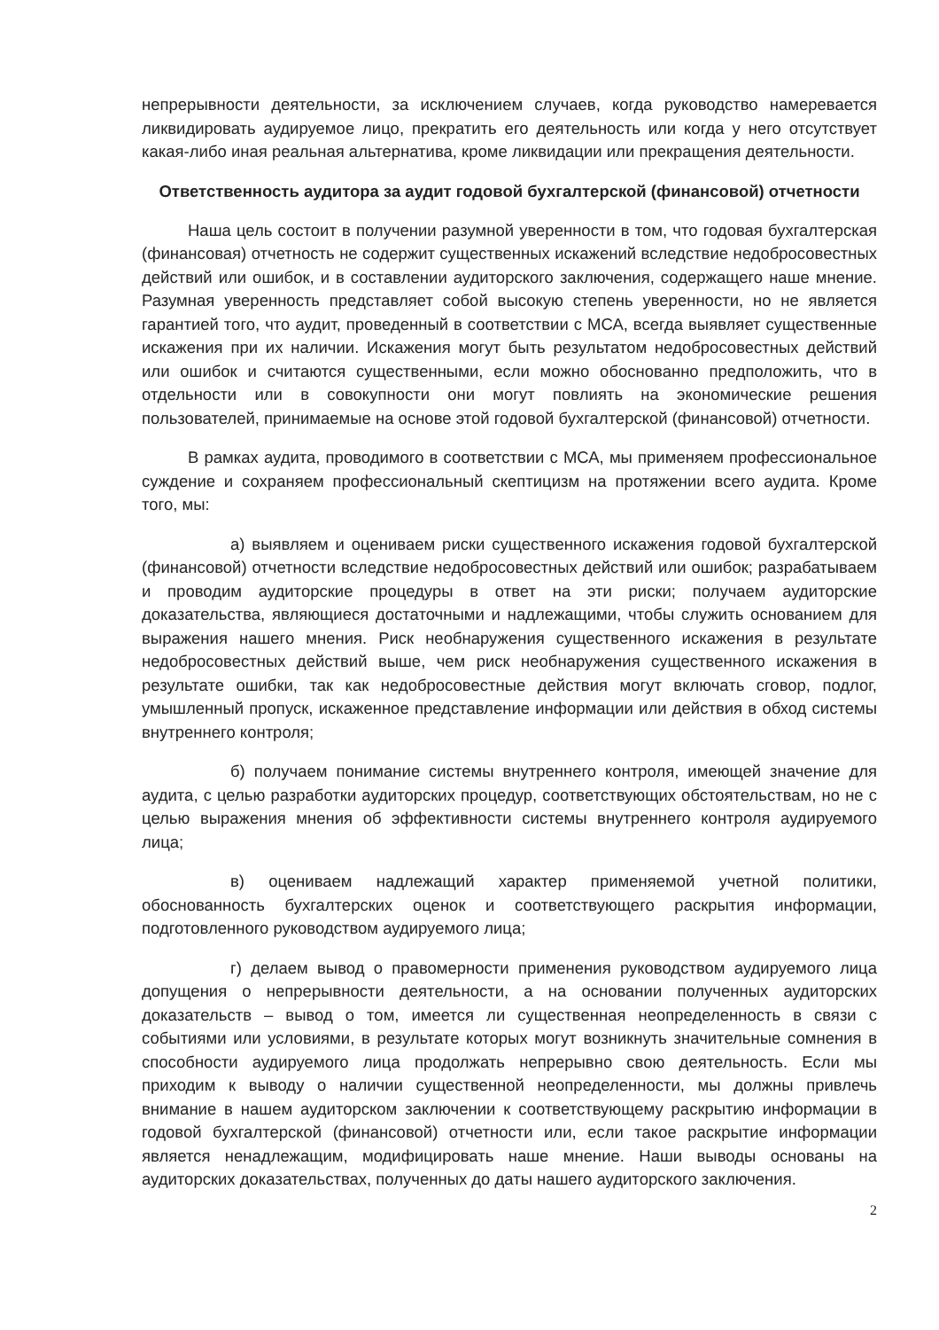непрерывности деятельности, за исключением случаев, когда руководство намеревается ликвидировать аудируемое лицо, прекратить его деятельность или когда у него отсутствует какая-либо иная реальная альтернатива, кроме ликвидации или прекращения деятельности.
Ответственность аудитора за аудит годовой бухгалтерской (финансовой) отчетности
Наша цель состоит в получении разумной уверенности в том, что годовая бухгалтерская (финансовая) отчетность не содержит существенных искажений вследствие недобросовестных действий или ошибок, и в составлении аудиторского заключения, содержащего наше мнение. Разумная уверенность представляет собой высокую степень уверенности, но не является гарантией того, что аудит, проведенный в соответствии с МСА, всегда выявляет существенные искажения при их наличии. Искажения могут быть результатом недобросовестных действий или ошибок и считаются существенными, если можно обоснованно предположить, что в отдельности или в совокупности они могут повлиять на экономические решения пользователей, принимаемые на основе этой годовой бухгалтерской (финансовой) отчетности.
В рамках аудита, проводимого в соответствии с МСА, мы применяем профессиональное суждение и сохраняем профессиональный скептицизм на протяжении всего аудита. Кроме того, мы:
а) выявляем и оцениваем риски существенного искажения годовой бухгалтерской (финансовой) отчетности вследствие недобросовестных действий или ошибок; разрабатываем и проводим аудиторские процедуры в ответ на эти риски; получаем аудиторские доказательства, являющиеся достаточными и надлежащими, чтобы служить основанием для выражения нашего мнения. Риск необнаружения существенного искажения в результате недобросовестных действий выше, чем риск необнаружения существенного искажения в результате ошибки, так как недобросовестные действия могут включать сговор, подлог, умышленный пропуск, искаженное представление информации или действия в обход системы внутреннего контроля;
б) получаем понимание системы внутреннего контроля, имеющей значение для аудита, с целью разработки аудиторских процедур, соответствующих обстоятельствам, но не с целью выражения мнения об эффективности системы внутреннего контроля аудируемого лица;
в) оцениваем надлежащий характер применяемой учетной политики, обоснованность бухгалтерских оценок и соответствующего раскрытия информации, подготовленного руководством аудируемого лица;
г) делаем вывод о правомерности применения руководством аудируемого лица допущения о непрерывности деятельности, а на основании полученных аудиторских доказательств – вывод о том, имеется ли существенная неопределенность в связи с событиями или условиями, в результате которых могут возникнуть значительные сомнения в способности аудируемого лица продолжать непрерывно свою деятельность. Если мы приходим к выводу о наличии существенной неопределенности, мы должны привлечь внимание в нашем аудиторском заключении к соответствующему раскрытию информации в годовой бухгалтерской (финансовой) отчетности или, если такое раскрытие информации является ненадлежащим, модифицировать наше мнение. Наши выводы основаны на аудиторских доказательствах, полученных до даты нашего аудиторского заключения.
2